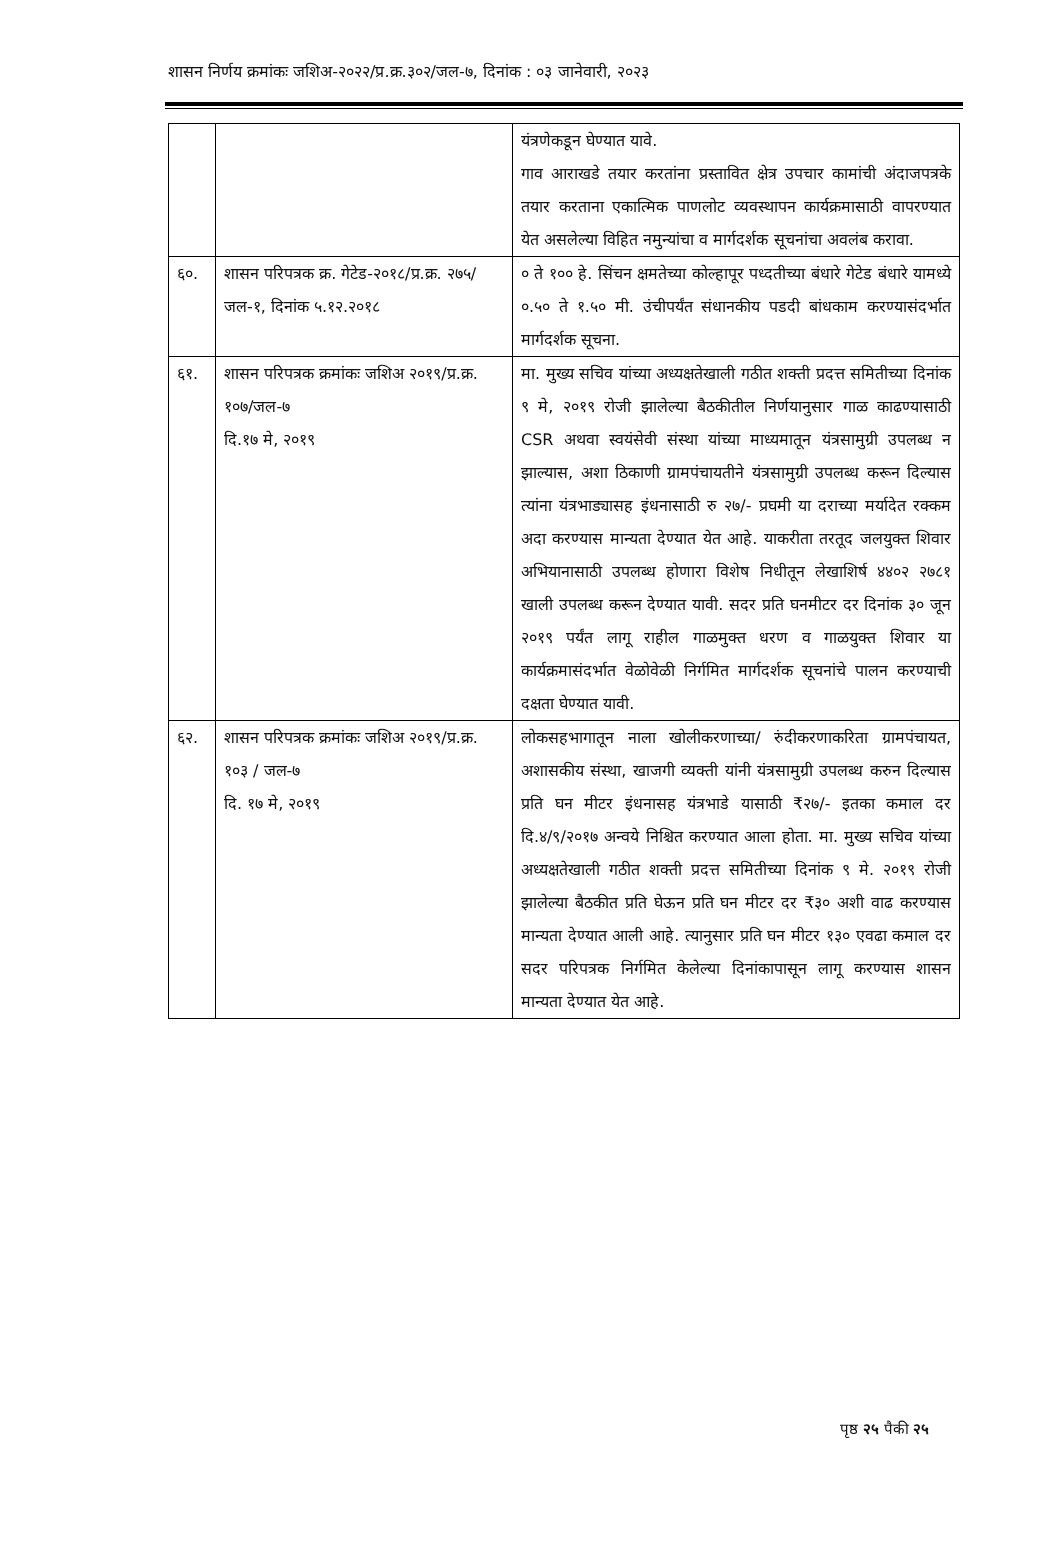शासन निर्णय क्रमांकः जशिअ-२०२२/प्र.क्र.३०२/जल-७, दिनांक : ०३ जानेवारी, २०२३
| | | यंत्रणेकडून घेण्यात यावे. गाव आराखडे तयार करतांना प्रस्तावित क्षेत्र उपचार कामांची अंदाजपत्रके तयार करताना एकात्मिक पाणलोट व्यवस्थापन कार्यक्रमासाठी वापरण्यात येत असलेल्या विहित नमुन्यांचा व मार्गदर्शक सूचनांचा अवलंब करावा. |
| ६०. | शासन परिपत्रक क्र. गेटेड-२०१८/प्र.क्र. २७५/जल-१, दिनांक ५.१२.२०१८ | ० ते १०० हे. सिंचन क्षमतेच्या कोल्हापूर पध्दतीच्या बंधारे गेटेड बंधारे यामध्ये ०.५० ते १.५० मी. उंचीपर्यंत संधानकीय पडदी बांधकाम करण्यासंदर्भात मार्गदर्शक सूचना. |
| ६१. | शासन परिपत्रक क्रमांकः जशिअ २०१९/प्र.क्र. १०७/जल-७ दि.१७ मे, २०१९ | मा. मुख्य सचिव यांच्या अध्यक्षतेखाली गठीत शक्ती प्रदत्त समितीच्या दिनांक ९ मे, २०१९ रोजी झालेल्या बैठकीतील निर्णयानुसार गाळ काढण्यासाठी CSR अथवा स्वयंसेवी संस्था यांच्या माध्यमातून यंत्रसामुग्री उपलब्ध न झाल्यास, अशा ठिकाणी ग्रामपंचायतीने यंत्रसामुग्री उपलब्ध करून दिल्यास त्यांना यंत्रभाड्यासह इंधनासाठी रु २७/- प्रघमी या दराच्या मर्यादेत रक्कम अदा करण्यास मान्यता देण्यात येत आहे. याकरीता तरतूद जलयुक्त शिवार अभियानासाठी उपलब्ध होणारा विशेष निधीतून लेखाशिर्ष ४४०२ २७८१ खाली उपलब्ध करून देण्यात यावी. सदर प्रति घनमीटर दर दिनांक ३० जून २०१९ पर्यंत लागू राहील गाळमुक्त धरण व गाळयुक्त शिवार या कार्यक्रमासंदर्भात वेळोवेळी निर्गमित मार्गदर्शक सूचनांचे पालन करण्याची दक्षता घेण्यात यावी. |
| ६२. | शासन परिपत्रक क्रमांकः जशिअ २०१९/प्र.क्र. १०३ / जल-७ दि. १७ मे, २०१९ | लोकसहभागातून नाला खोलीकरणाच्या/ रुंदीकरणाकरिता ग्रामपंचायत, अशासकीय संस्था, खाजगी व्यक्ती यांनी यंत्रसामुग्री उपलब्ध करुन दिल्यास प्रति घन मीटर इंधनासह यंत्रभाडे यासाठी ₹२७/- इतका कमाल दर दि.४/९/२०१७ अन्वये निश्चित करण्यात आला होता. मा. मुख्य सचिव यांच्या अध्यक्षतेखाली गठीत शक्ती प्रदत्त समितीच्या दिनांक ९ मे. २०१९ रोजी झालेल्या बैठकीत प्रति घेऊन प्रति घन मीटर दर ₹३० अशी वाढ करण्यास मान्यता देण्यात आली आहे. त्यानुसार प्रति घन मीटर १३० एवढा कमाल दर सदर परिपत्रक निर्गमित केलेल्या दिनांकापासून लागू करण्यास शासन मान्यता देण्यात येत आहे. |
पृष्ठ २५ पैकी २५